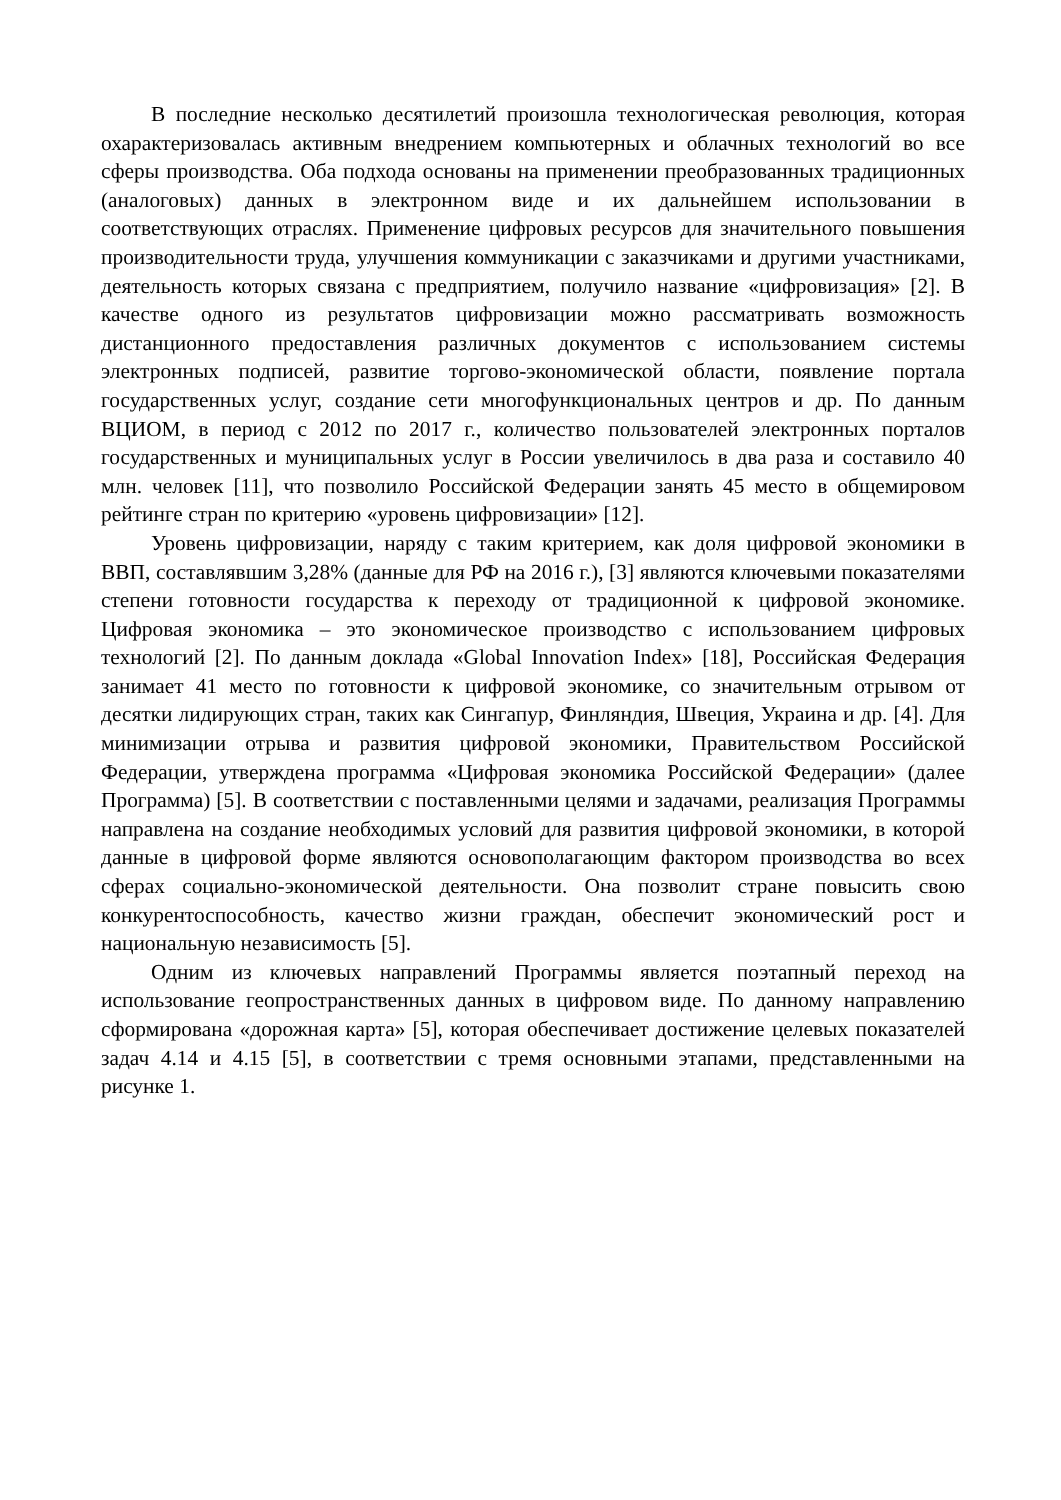В последние несколько десятилетий произошла технологическая революция, которая охарактеризовалась активным внедрением компьютерных и облачных технологий во все сферы производства. Оба подхода основаны на применении преобразованных традиционных (аналоговых) данных в электронном виде и их дальнейшем использовании в соответствующих отраслях. Применение цифровых ресурсов для значительного повышения производительности труда, улучшения коммуникации с заказчиками и другими участниками, деятельность которых связана с предприятием, получило название «цифровизация» [2]. В качестве одного из результатов цифровизации можно рассматривать возможность дистанционного предоставления различных документов с использованием системы электронных подписей, развитие торгово-экономической области, появление портала государственных услуг, создание сети многофункциональных центров и др. По данным ВЦИОМ, в период с 2012 по 2017 г., количество пользователей электронных порталов государственных и муниципальных услуг в России увеличилось в два раза и составило 40 млн. человек [11], что позволило Российской Федерации занять 45 место в общемировом рейтинге стран по критерию «уровень цифровизации» [12].
Уровень цифровизации, наряду с таким критерием, как доля цифровой экономики в ВВП, составлявшим 3,28% (данные для РФ на 2016 г.), [3] являются ключевыми показателями степени готовности государства к переходу от традиционной к цифровой экономике. Цифровая экономика – это экономическое производство с использованием цифровых технологий [2]. По данным доклада «Global Innovation Index» [18], Российская Федерация занимает 41 место по готовности к цифровой экономике, со значительным отрывом от десятки лидирующих стран, таких как Сингапур, Финляндия, Швеция, Украина и др. [4]. Для минимизации отрыва и развития цифровой экономики, Правительством Российской Федерации, утверждена программа «Цифровая экономика Российской Федерации» (далее Программа) [5]. В соответствии с поставленными целями и задачами, реализация Программы направлена на создание необходимых условий для развития цифровой экономики, в которой данные в цифровой форме являются основополагающим фактором производства во всех сферах социально-экономической деятельности. Она позволит стране повысить свою конкурентоспособность, качество жизни граждан, обеспечит экономический рост и национальную независимость [5].
Одним из ключевых направлений Программы является поэтапный переход на использование геопространственных данных в цифровом виде. По данному направлению сформирована «дорожная карта» [5], которая обеспечивает достижение целевых показателей задач 4.14 и 4.15 [5], в соответствии с тремя основными этапами, представленными на рисунке 1.